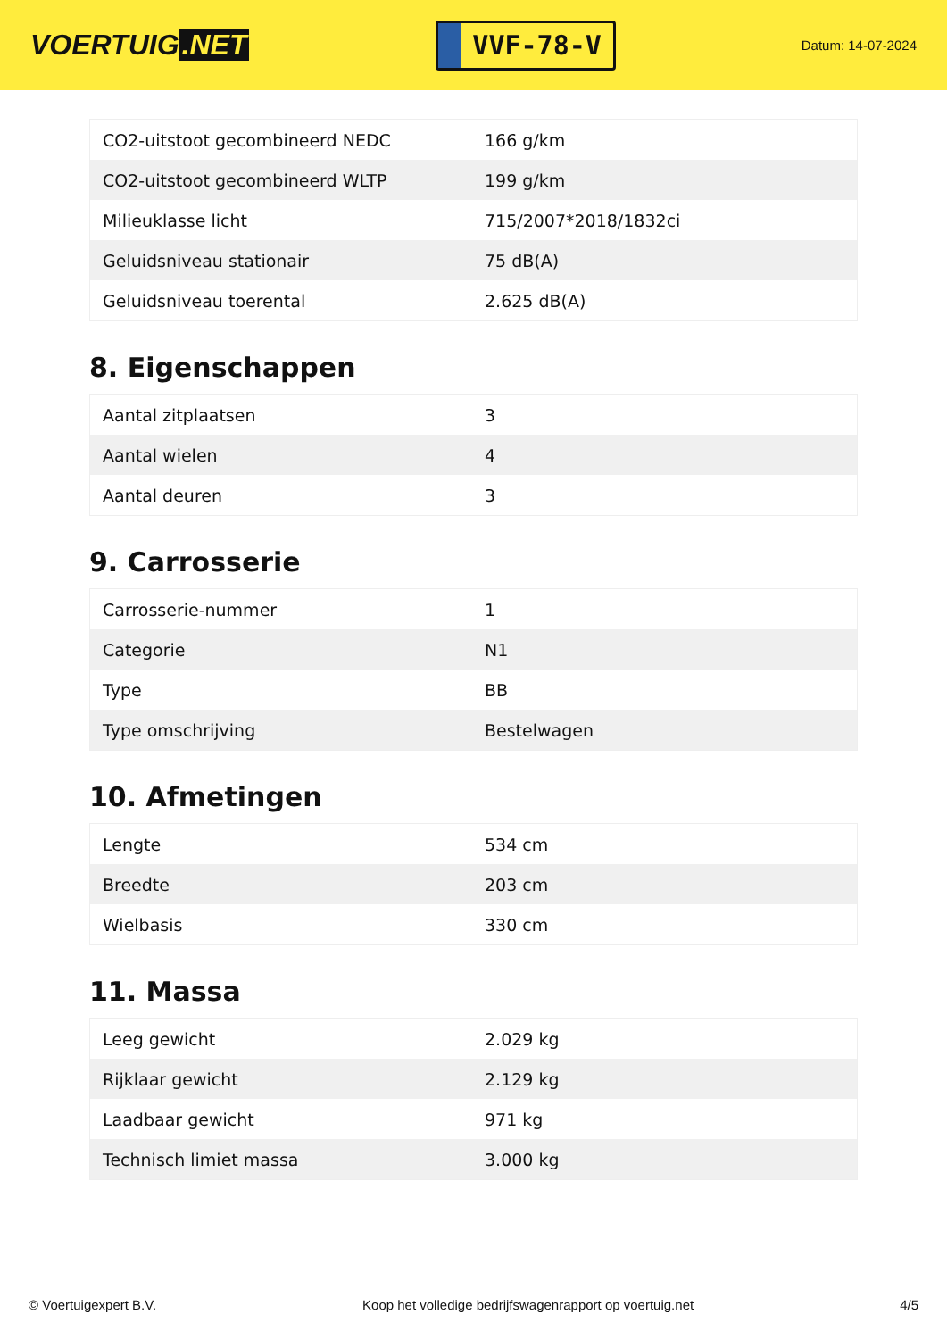VOERTUIG.NET
VVF-78-V
Datum: 14-07-2024
| CO2-uitstoot gecombineerd NEDC | 166 g/km |
| CO2-uitstoot gecombineerd WLTP | 199 g/km |
| Milieuklasse licht | 715/2007*2018/1832ci |
| Geluidsniveau stationair | 75 dB(A) |
| Geluidsniveau toerental | 2.625 dB(A) |
8. Eigenschappen
| Aantal zitplaatsen | 3 |
| Aantal wielen | 4 |
| Aantal deuren | 3 |
9. Carrosserie
| Carrosserie-nummer | 1 |
| Categorie | N1 |
| Type | BB |
| Type omschrijving | Bestelwagen |
10. Afmetingen
| Lengte | 534 cm |
| Breedte | 203 cm |
| Wielbasis | 330 cm |
11. Massa
| Leeg gewicht | 2.029 kg |
| Rijklaar gewicht | 2.129 kg |
| Laadbaar gewicht | 971 kg |
| Technisch limiet massa | 3.000 kg |
© Voertuigexpert B.V. Koop het volledige bedrijfswagenrapport op voertuig.net 4/5